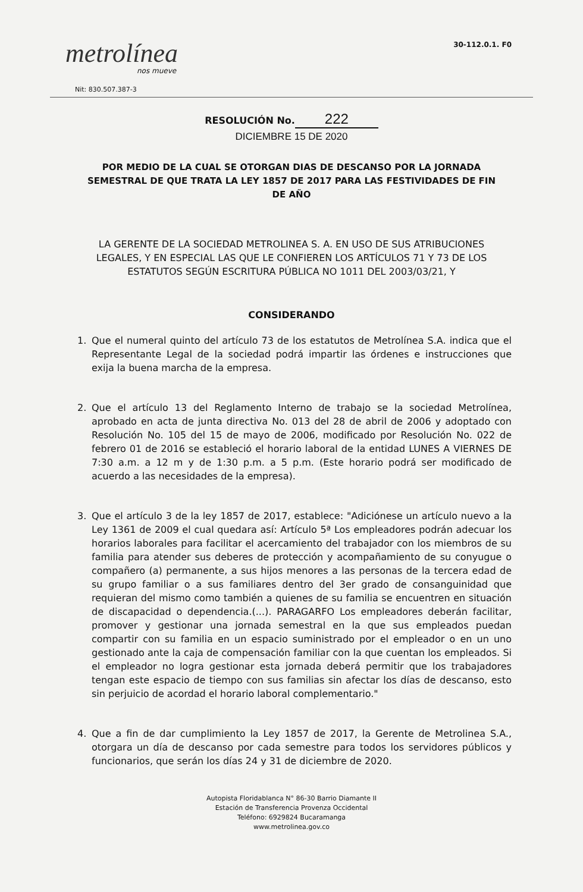metrolínea
nos mueve
Nit: 830.507.387-3
30-112.0.1. F0
RESOLUCIÓN No. 222
DICIEMBRE 15 DE 2020
POR MEDIO DE LA CUAL SE OTORGAN DIAS DE DESCANSO POR LA JORNADA SEMESTRAL DE QUE TRATA LA LEY 1857 DE 2017 PARA LAS FESTIVIDADES DE FIN DE AÑO
LA GERENTE DE LA SOCIEDAD METROLINEA S. A. EN USO DE SUS ATRIBUCIONES LEGALES, Y EN ESPECIAL LAS QUE LE CONFIEREN LOS ARTÍCULOS 71 Y 73 DE LOS ESTATUTOS SEGÚN ESCRITURA PÚBLICA NO 1011 DEL 2003/03/21, Y
CONSIDERANDO
1. Que el numeral quinto del artículo 73 de los estatutos de Metrolínea S.A. indica que el Representante Legal de la sociedad podrá impartir las órdenes e instrucciones que exija la buena marcha de la empresa.
2. Que el artículo 13 del Reglamento Interno de trabajo se la sociedad Metrolínea, aprobado en acta de junta directiva No. 013 del 28 de abril de 2006 y adoptado con Resolución No. 105 del 15 de mayo de 2006, modificado por Resolución No. 022 de febrero 01 de 2016 se estableció el horario laboral de la entidad LUNES A VIERNES DE 7:30 a.m. a 12 m y de 1:30 p.m. a 5 p.m. (Este horario podrá ser modificado de acuerdo a las necesidades de la empresa).
3. Que el artículo 3 de la ley 1857 de 2017, establece: "Adiciónese un artículo nuevo a la Ley 1361 de 2009 el cual quedara así: Artículo 5ª Los empleadores podrán adecuar los horarios laborales para facilitar el acercamiento del trabajador con los miembros de su familia para atender sus deberes de protección y acompañamiento de su conyugue o compañero (a) permanente, a sus hijos menores a las personas de la tercera edad de su grupo familiar o a sus familiares dentro del 3er grado de consanguinidad que requieran del mismo como también a quienes de su familia se encuentren en situación de discapacidad o dependencia.(...). PARAGARFO Los empleadores deberán facilitar, promover y gestionar una jornada semestral en la que sus empleados puedan compartir con su familia en un espacio suministrado por el empleador o en un uno gestionado ante la caja de compensación familiar con la que cuentan los empleados. Si el empleador no logra gestionar esta jornada deberá permitir que los trabajadores tengan este espacio de tiempo con sus familias sin afectar los días de descanso, esto sin perjuicio de acordad el horario laboral complementario."
4. Que a fin de dar cumplimiento la Ley 1857 de 2017, la Gerente de Metrolinea S.A., otorgara un día de descanso por cada semestre para todos los servidores públicos y funcionarios, que serán los días 24 y 31 de diciembre de 2020.
Autopista Floridablanca N° 86-30 Barrio Diamante II
Estación de Transferencia Provenza Occidental
Teléfono: 6929824 Bucaramanga
www.metrolinea.gov.co